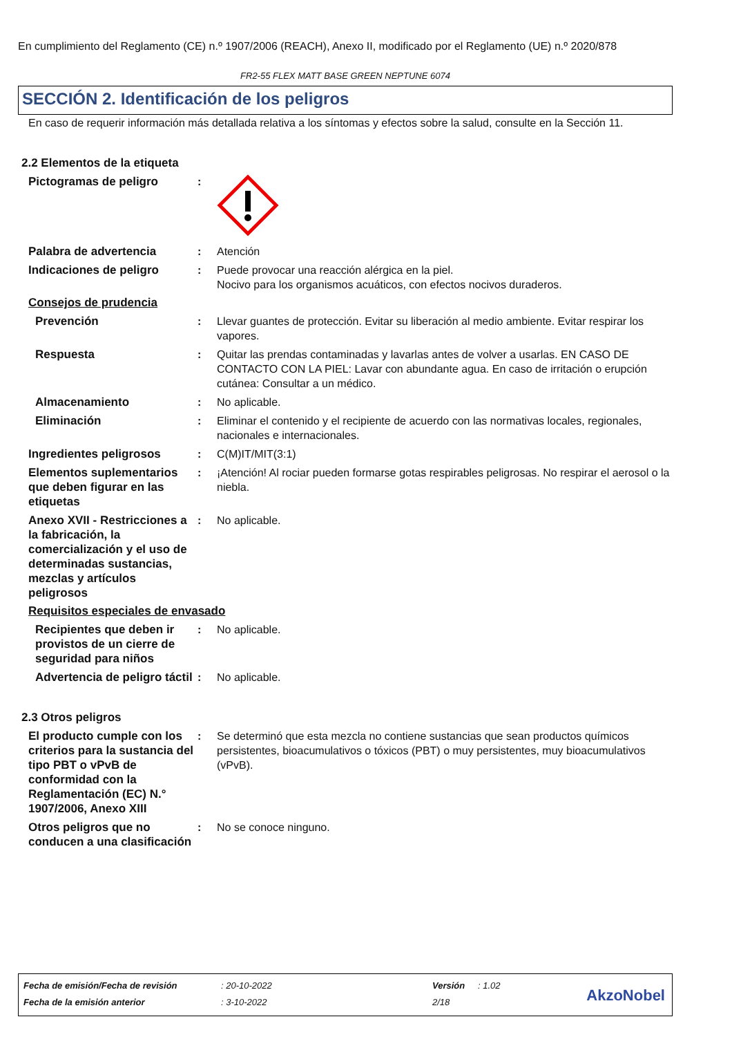En cumplimiento del Reglamento (CE) n.º 1907/2006 (REACH), Anexo II, modificado por el Reglamento (UE) n.º 2020/878
FR2-55 FLEX MATT BASE GREEN NEPTUNE 6074
SECCIÓN 2. Identificación de los peligros
En caso de requerir información más detallada relativa a los síntomas y efectos sobre la salud, consulte en la Sección 11.
2.2 Elementos de la etiqueta
Pictogramas de peligro :
Palabra de advertencia : Atención
Indicaciones de peligro : Puede provocar una reacción alérgica en la piel.
Nocivo para los organismos acuáticos, con efectos nocivos duraderos.
Consejos de prudencia
Prevención : Llevar guantes de protección. Evitar su liberación al medio ambiente. Evitar respirar los vapores.
Respuesta : Quitar las prendas contaminadas y lavarlas antes de volver a usarlas. EN CASO DE CONTACTO CON LA PIEL: Lavar con abundante agua. En caso de irritación o erupción cutánea: Consultar a un médico.
Almacenamiento : No aplicable.
Eliminación : Eliminar el contenido y el recipiente de acuerdo con las normativas locales, regionales, nacionales e internacionales.
Ingredientes peligrosos : C(M)IT/MIT(3:1)
Elementos suplementarios que deben figurar en las etiquetas
: ¡Atención! Al rociar pueden formarse gotas respirables peligrosas. No respirar el aerosol o la niebla.
Anexo XVII - Restricciones a la fabricación, la comercialización y el uso de determinadas sustancias, mezclas y artículos peligrosos
: No aplicable.
Requisitos especiales de envasado
Recipientes que deben ir provistos de un cierre de seguridad para niños
: No aplicable.
Advertencia de peligro táctil
: No aplicable.
2.3 Otros peligros
El producto cumple con los criterios para la sustancia del tipo PBT o vPvB de conformidad con la Reglamentación (EC) N.° 1907/2006, Anexo XIII
: Se determinó que esta mezcla no contiene sustancias que sean productos químicos persistentes, bioacumulativos o tóxicos (PBT) o muy persistentes, muy bioacumulativos (vPvB).
Otros peligros que no conducen a una clasificación
: No se conoce ninguno.
| Fecha de emisión/Fecha de revisión | : 20-10-2022 | Versión | : 1.02 |
| Fecha de la emisión anterior | : 3-10-2022 | 2/18 | |
AkzoNobel